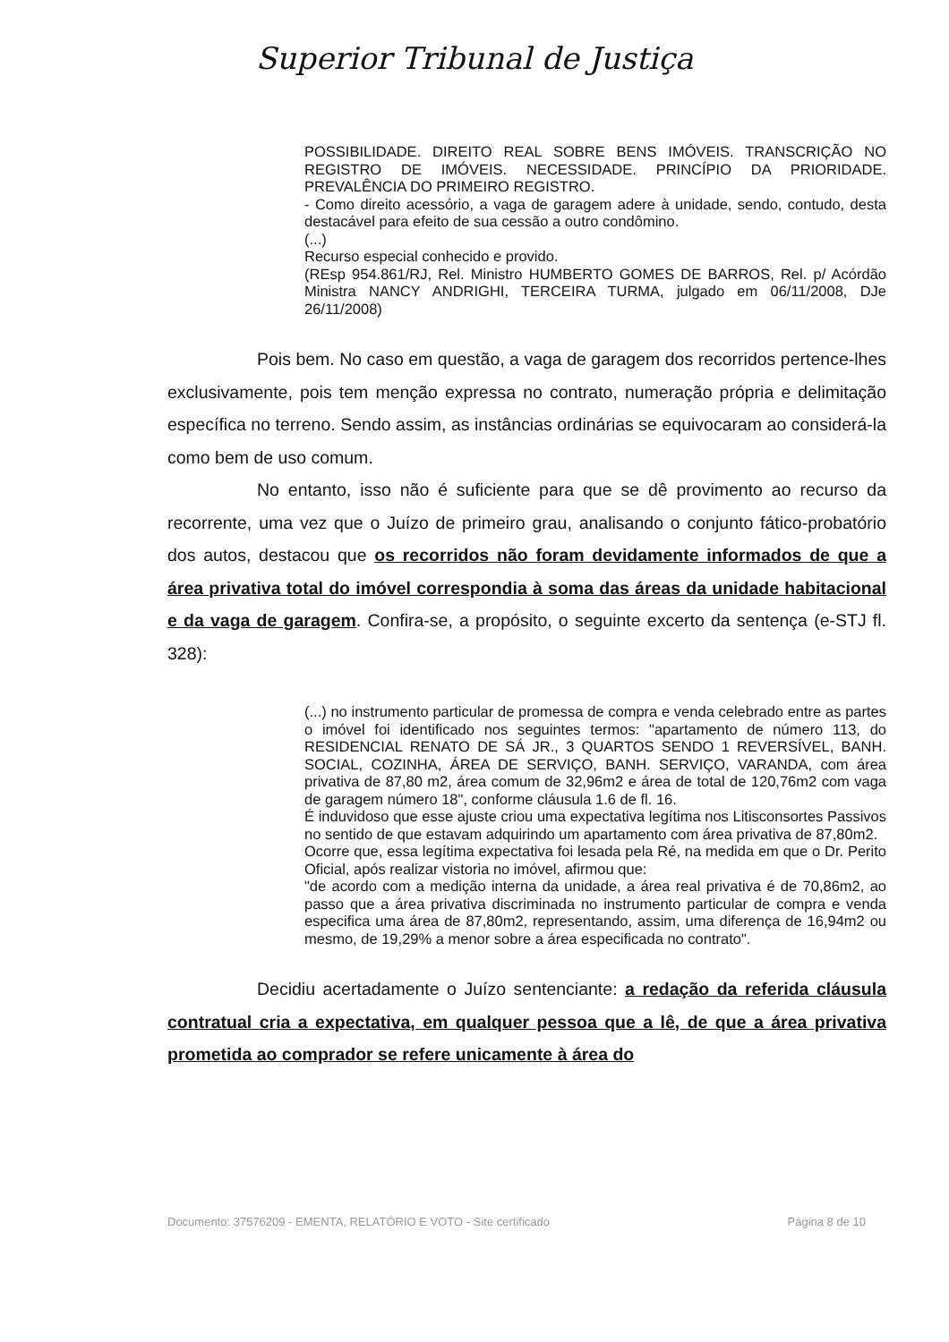Superior Tribunal de Justiça
POSSIBILIDADE. DIREITO REAL SOBRE BENS IMÓVEIS. TRANSCRIÇÃO NO REGISTRO DE IMÓVEIS. NECESSIDADE. PRINCÍPIO DA PRIORIDADE. PREVALÊNCIA DO PRIMEIRO REGISTRO.
- Como direito acessório, a vaga de garagem adere à unidade, sendo, contudo, desta destacável para efeito de sua cessão a outro condômino.
(...)
Recurso especial conhecido e provido.
(REsp 954.861/RJ, Rel. Ministro HUMBERTO GOMES DE BARROS, Rel. p/ Acórdão Ministra NANCY ANDRIGHI, TERCEIRA TURMA, julgado em 06/11/2008, DJe 26/11/2008)
Pois bem. No caso em questão, a vaga de garagem dos recorridos pertence-lhes exclusivamente, pois tem menção expressa no contrato, numeração própria e delimitação específica no terreno. Sendo assim, as instâncias ordinárias se equivocaram ao considerá-la como bem de uso comum.
No entanto, isso não é suficiente para que se dê provimento ao recurso da recorrente, uma vez que o Juízo de primeiro grau, analisando o conjunto fático-probatório dos autos, destacou que os recorridos não foram devidamente informados de que a área privativa total do imóvel correspondia à soma das áreas da unidade habitacional e da vaga de garagem. Confira-se, a propósito, o seguinte excerto da sentença (e-STJ fl. 328):
(...) no instrumento particular de promessa de compra e venda celebrado entre as partes o imóvel foi identificado nos seguintes termos: "apartamento de número 113, do RESIDENCIAL RENATO DE SÁ JR., 3 QUARTOS SENDO 1 REVERSÍVEL, BANH. SOCIAL, COZINHA, ÁREA DE SERVIÇO, BANH. SERVIÇO, VARANDA, com área privativa de 87,80 m2, área comum de 32,96m2 e área de total de 120,76m2 com vaga de garagem número 18", conforme cláusula 1.6 de fl. 16.
É induvidoso que esse ajuste criou uma expectativa legítima nos Litisconsortes Passivos no sentido de que estavam adquirindo um apartamento com área privativa de 87,80m2.
Ocorre que, essa legítima expectativa foi lesada pela Ré, na medida em que o Dr. Perito Oficial, após realizar vistoria no imóvel, afirmou que:
"de acordo com a medição interna da unidade, a área real privativa é de 70,86m2, ao passo que a área privativa discriminada no instrumento particular de compra e venda especifica uma área de 87,80m2, representando, assim, uma diferença de 16,94m2 ou mesmo, de 19,29% a menor sobre a área especificada no contrato".
Decidiu acertadamente o Juízo sentenciante: a redação da referida cláusula contratual cria a expectativa, em qualquer pessoa que a lê, de que a área privativa prometida ao comprador se refere unicamente à área do
Documento: 37576209 - EMENTA, RELATÓRIO E VOTO - Site certificado Página 8 de 10